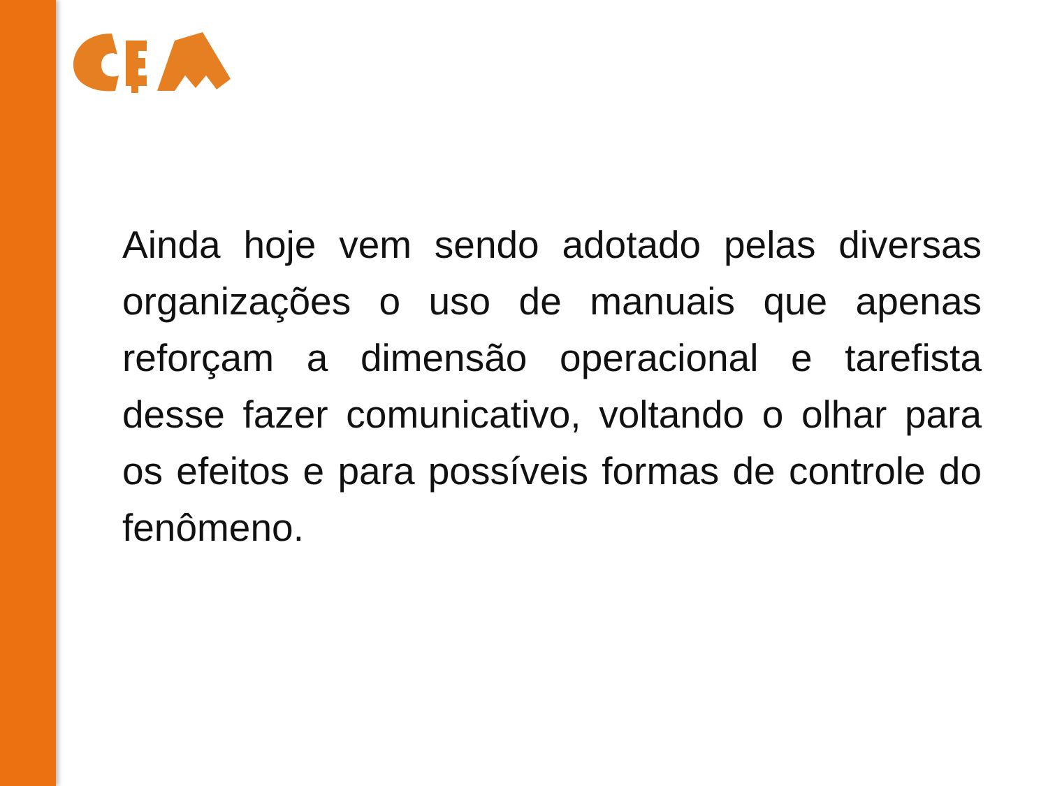Ainda hoje vem sendo adotado pelas diversas organizações o uso de manuais que apenas reforçam a dimensão operacional e tarefista desse fazer comunicativo, voltando o olhar para os efeitos e para possíveis formas de controle do fenômeno.